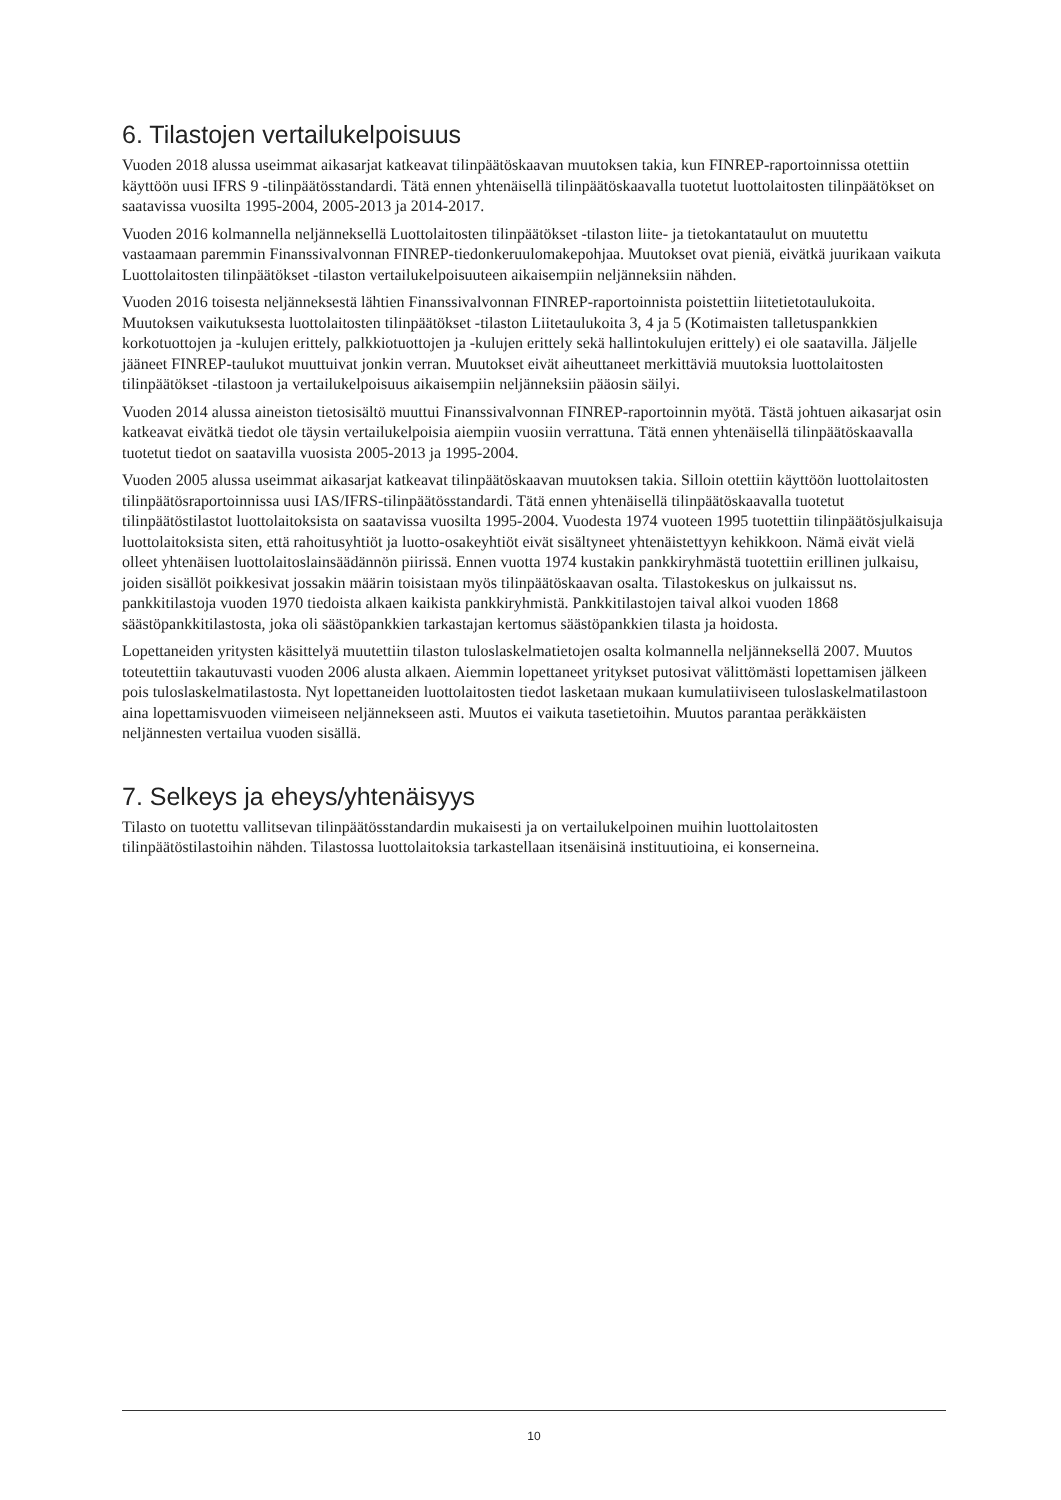6. Tilastojen vertailukelpoisuus
Vuoden 2018 alussa useimmat aikasarjat katkeavat tilinpäätöskaavan muutoksen takia, kun FINREP-raportoinnissa otettiin käyttöön uusi IFRS 9 -tilinpäätösstandardi. Tätä ennen yhtenäisellä tilinpäätöskaavalla tuotetut luottolaitosten tilinpäätökset on saatavissa vuosilta 1995-2004, 2005-2013 ja 2014-2017.
Vuoden 2016 kolmannella neljänneksellä Luottolaitosten tilinpäätökset -tilaston liite- ja tietokantataulut on muutettu vastaamaan paremmin Finanssivalvonnan FINREP-tiedonkeruulomakepohjaa. Muutokset ovat pieniä, eivätkä juurikaan vaikuta Luottolaitosten tilinpäätökset -tilaston vertailukelpoisuuteen aikaisempiin neljänneksiin nähden.
Vuoden 2016 toisesta neljänneksestä lähtien Finanssivalvonnan FINREP-raportoinnista poistettiin liitetietotaulukoita. Muutoksen vaikutuksesta luottolaitosten tilinpäätökset -tilaston Liitetaulukoita 3, 4 ja 5 (Kotimaisten talletuspankkien korkotuottojen ja -kulujen erittely, palkkiotuottojen ja -kulujen erittely sekä hallintokulujen erittely) ei ole saatavilla. Jäljelle jääneet FINREP-taulukot muuttuivat jonkin verran. Muutokset eivät aiheuttaneet merkittäviä muutoksia luottolaitosten tilinpäätökset -tilastoon ja vertailukelpoisuus aikaisempiin neljänneksiin pääosin säilyi.
Vuoden 2014 alussa aineiston tietosisältö muuttui Finanssivalvonnan FINREP-raportoinnin myötä. Tästä johtuen aikasarjat osin katkeavat eivätkä tiedot ole täysin vertailukelpoisia aiempiin vuosiin verrattuna. Tätä ennen yhtenäisellä tilinpäätöskaavalla tuotetut tiedot on saatavilla vuosista 2005-2013 ja 1995-2004.
Vuoden 2005 alussa useimmat aikasarjat katkeavat tilinpäätöskaavan muutoksen takia. Silloin otettiin käyttöön luottolaitosten tilinpäätösraportoinnissa uusi IAS/IFRS-tilinpäätösstandardi. Tätä ennen yhtenäisellä tilinpäätöskaavalla tuotetut tilinpäätöstilastot luottolaitoksista on saatavissa vuosilta 1995-2004. Vuodesta 1974 vuoteen 1995 tuotettiin tilinpäätösjulkaisuja luottolaitoksista siten, että rahoitusyhtiöt ja luotto-osakeyhtiöt eivät sisältyneet yhtenäistettyyn kehikkoon. Nämä eivät vielä olleet yhtenäisen luottolaitoslainsäädännön piirissä. Ennen vuotta 1974 kustakin pankkiryhmästä tuotettiin erillinen julkaisu, joiden sisällöt poikkesivat jossakin määrin toisistaan myös tilinpäätöskaavan osalta. Tilastokeskus on julkaissut ns. pankkitilastoja vuoden 1970 tiedoista alkaen kaikista pankkiryhmistä. Pankkitilastojen taival alkoi vuoden 1868 säästöpankkitilastosta, joka oli säästöpankkien tarkastajan kertomus säästöpankkien tilasta ja hoidosta.
Lopettaneiden yritysten käsittelyä muutettiin tilaston tuloslaskelmatietojen osalta kolmannella neljänneksellä 2007. Muutos toteutettiin takautuvasti vuoden 2006 alusta alkaen. Aiemmin lopettaneet yritykset putosivat välittömästi lopettamisen jälkeen pois tuloslaskelmatilastosta. Nyt lopettaneiden luottolaitosten tiedot lasketaan mukaan kumulatiiviseen tuloslaskelmatilastoon aina lopettamisvuoden viimeiseen neljännekseen asti. Muutos ei vaikuta tasetietoihin. Muutos parantaa peräkkäisten neljännesten vertailua vuoden sisällä.
7. Selkeys ja eheys/yhtenäisyys
Tilasto on tuotettu vallitsevan tilinpäätösstandardin mukaisesti ja on vertailukelpoinen muihin luottolaitosten tilinpäätöstilastoihin nähden. Tilastossa luottolaitoksia tarkastellaan itsenäisinä instituutioina, ei konserneina.
10